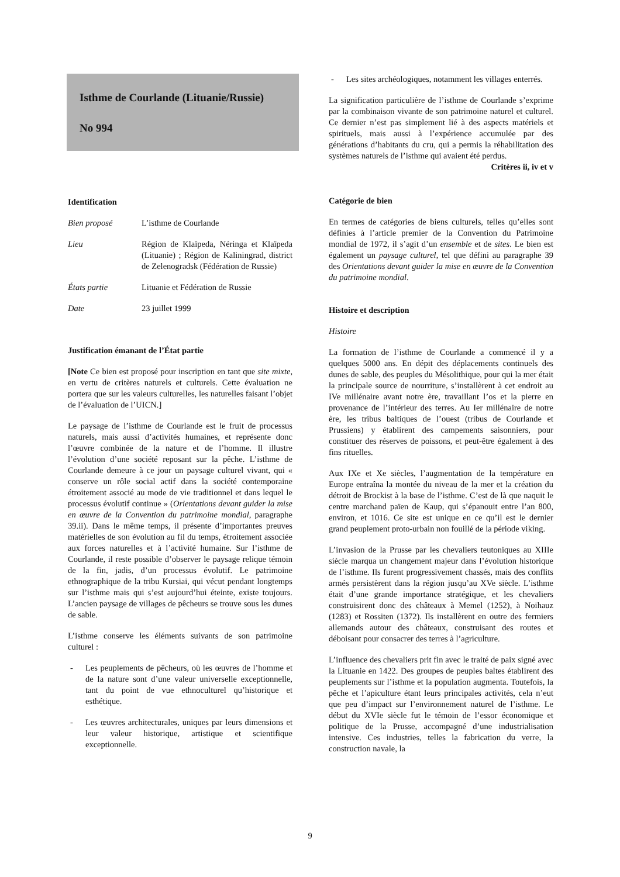Isthme de Courlande (Lituanie/Russie)
No 994
Identification
Bien proposé L’isthme de Courlande
Lieu Région de Klaïpeda, Néringa et Klaïpeda (Lituanie) ; Région de Kaliningrad, district de Zelenogradsk (Fédération de Russie)
États partie Lituanie et Fédération de Russie
Date 23 juillet 1999
Justification émanant de l’État partie
[Note Ce bien est proposé pour inscription en tant que site mixte, en vertu de critères naturels et culturels. Cette évaluation ne portera que sur les valeurs culturelles, les naturelles faisant l’objet de l’évaluation de l’UICN.]
Le paysage de l’isthme de Courlande est le fruit de processus naturels, mais aussi d’activités humaines, et représente donc l’œuvre combinée de la nature et de l’homme. Il illustre l’évolution d’une société reposant sur la pêche. L’isthme de Courlande demeure à ce jour un paysage culturel vivant, qui « conserve un rôle social actif dans la société contemporaine étroitement associé au mode de vie traditionnel et dans lequel le processus évolutif continue » (Orientations devant guider la mise en œuvre de la Convention du patrimoine mondial, paragraphe 39.ii). Dans le même temps, il présente d’importantes preuves matérielles de son évolution au fil du temps, étroitement associée aux forces naturelles et à l’activité humaine. Sur l’isthme de Courlande, il reste possible d’observer le paysage relique témoin de la fin, jadis, d’un processus évolutif. Le patrimoine ethnographique de la tribu Kursiai, qui vécut pendant longtemps sur l’isthme mais qui s’est aujourd’hui éteinte, existe toujours. L’ancien paysage de villages de pêcheurs se trouve sous les dunes de sable.
L’isthme conserve les éléments suivants de son patrimoine culturel :
- Les peuplements de pêcheurs, où les œuvres de l’homme et de la nature sont d’une valeur universelle exceptionnelle, tant du point de vue ethnoculturel qu’historique et esthétique.
- Les œuvres architecturales, uniques par leurs dimensions et leur valeur historique, artistique et scientifique exceptionnelle.
- Les sites archéologiques, notamment les villages enterrés.
La signification particulière de l’isthme de Courlande s’exprime par la combinaison vivante de son patrimoine naturel et culturel. Ce dernier n’est pas simplement lié à des aspects matériels et spirituels, mais aussi à l’expérience accumulée par des générations d’habitants du cru, qui a permis la réhabilitation des systèmes naturels de l’isthme qui avaient été perdus.
Critères ii, iv et v
Catégorie de bien
En termes de catégories de biens culturels, telles qu’elles sont définies à l’article premier de la Convention du Patrimoine mondial de 1972, il s’agit d’un ensemble et de sites. Le bien est également un paysage culturel, tel que défini au paragraphe 39 des Orientations devant guider la mise en œuvre de la Convention du patrimoine mondial.
Histoire et description
Histoire
La formation de l’isthme de Courlande a commencé il y a quelques 5000 ans. En dépit des déplacements continuels des dunes de sable, des peuples du Mésolithique, pour qui la mer était la principale source de nourriture, s’installèrent à cet endroit au IVe millénaire avant notre ère, travaillant l’os et la pierre en provenance de l’intérieur des terres. Au Ier millénaire de notre ère, les tribus baltiques de l’ouest (tribus de Courlande et Prussiens) y établirent des campements saisonniers, pour constituer des réserves de poissons, et peut-être également à des fins rituelles.
Aux IXe et Xe siècles, l’augmentation de la température en Europe entraîna la montée du niveau de la mer et la création du détroit de Brockist à la base de l’isthme. C’est de là que naquit le centre marchand païen de Kaup, qui s’épanouit entre l’an 800, environ, et 1016. Ce site est unique en ce qu’il est le dernier grand peuplement proto-urbain non fouillé de la période viking.
L’invasion de la Prusse par les chevaliers teutoniques au XIIIe siècle marqua un changement majeur dans l’évolution historique de l’isthme. Ils furent progressivement chassés, mais des conflits armés persistèrent dans la région jusqu’au XVe siècle. L’isthme était d’une grande importance stratégique, et les chevaliers construisirent donc des châteaux à Memel (1252), à Noihauz (1283) et Rossiten (1372). Ils installèrent en outre des fermiers allemands autour des châteaux, construisant des routes et déboisant pour consacrer des terres à l’agriculture.
L’influence des chevaliers prit fin avec le traité de paix signé avec la Lituanie en 1422. Des groupes de peuples baltes établirent des peuplements sur l’isthme et la population augmenta. Toutefois, la pêche et l’apiculture étant leurs principales activités, cela n’eut que peu d’impact sur l’environnement naturel de l’isthme. Le début du XVIe siècle fut le témoin de l’essor économique et politique de la Prusse, accompagné d’une industrialisation intensive. Ces industries, telles la fabrication du verre, la construction navale, la
9